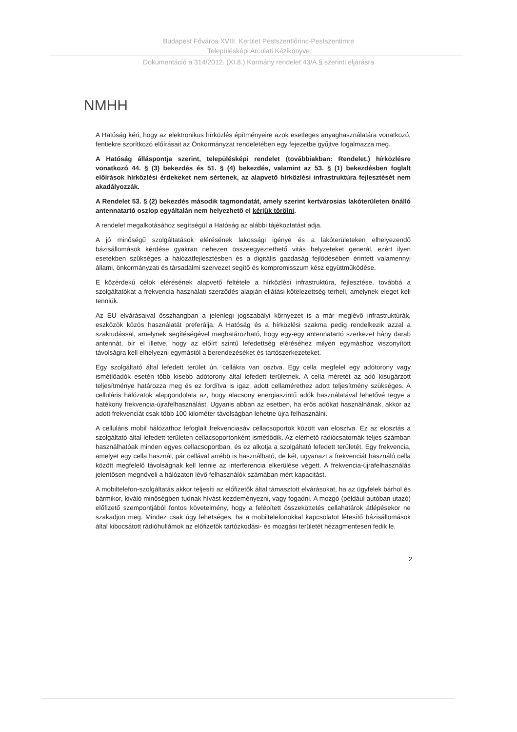Budapest Főváros XVIII. Kerület Pestszentlőrinc-Pestszentimre
Településképi Arculati Kézikönyve
Dokumentáció a 314/2012. (XI.8.) Kormány rendelet 43/A.§ szerinti eljárásra
NMHH
A Hatóság kéri, hogy az elektronikus hírközlés építményeire azok esetleges anyaghasználatára vonatkozó, fentiekre szorítkozó előírásait az Önkormányzat rendeletében egy fejezetbe gyűjtve fogalmazza meg.
A Hatóság álláspontja szerint, településképi rendelet (továbbiakban: Rendelet.) hírközlésre vonatkozó 44. § (3) bekezdés és 51. § (4) bekezdés, valamint az 53. § (1) bekezdésben foglalt előírások hírközlési érdekeket nem sértenek, az alapvető hírközlési infrastruktúra fejlesztését nem akadályozzák.
A Rendelet 53. § (2) bekezdés második tagmondatát, amely szerint kertvárosias lakóterületen önálló antennatartó oszlop egyáltalán nem helyezhető el kérjük törölni.
A rendelet megalkotásához segítségül a Hatóság az alábbi tájékoztatást adja.
A jó minőségű szolgáltatások elérésének lakossági igénye és a lakóterületeken elhelyezendő bázisállomások kérdése gyakran nehezen összeegyeztethető vitás helyzeteket generál, ezért ilyen esetekben szükséges a hálózatfejlesztésben és a digitális gazdaság fejlődésében érintett valamennyi állami, önkormányzati és társadalmi szervezet segítő és kompromisszum kész együttműködése.
E közérdekű célok elérésének alapvető feltétele a hírközlési infrastruktúra, fejlesztése, továbbá a szolgáltatókat a frekvencia használati szerződés alapján ellátási kötelezettség terheli, amelynek eleget kell tenniük.
Az EU elvárásaival összhangban a jelenlegi jogszabályi környezet is a már meglévő infrastruktúrák, eszközök közös használatát preferálja. A Hatóság és a hírközlési szakma pedig rendelkezik azzal a szaktudással, amelynek segítéségével meghatározható, hogy egy-egy antennatartó szerkezet hány darab antennát, bír el illetve, hogy az előírt szintű lefedettség eléréséhez milyen egymáshoz viszonyított távolságra kell elhelyezni egymástól a berendezéséket és tartószerkezeteket.
Egy szolgáltató által lefedett terület ún. cellákra van osztva. Egy cella megfelel egy adótorony vagy ismétlőadók esetén több kisebb adótorony által lefedett területnek. A cella méretét az adó kisugárzott teljesítménye határozza meg és ez fordítva is igaz, adott cellamérethez adott teljesítmény szükséges. A celluláris hálózatok alapgondolata az, hogy alacsony energiaszintű adók használatával lehetővé tegye a hatékony frekvencia-újrafelhasználást. Ugyanis abban az esetben, ha erős adókat használnának, akkor az adott frekvenciát csak több 100 kilométer távolságban lehetne újra felhasználni.
A celluláris mobil hálózathoz lefoglalt frekvenciasáv cellacsoportok között van elosztva. Ez az elosztás a szolgáltató által lefedett területen cellacsoportonként ismétlődik. Az elérhető rádiócsatornák teljes számban használhatóak minden egyes cellacsoportban, és ez alkotja a szolgáltató lefedett területét. Egy frekvencia, amelyet egy cella használ, pár cellával arrébb is használható, de két, ugyanazt a frekvenciát használó cella között megfelelő távolságnak kell lennie az interferencia elkerülése végett. A frekvencia-újrafelhasználás jelentősen megnöveli a hálózaton lévő felhasználók számában mért kapacitást.
A mobiltelefon-szolgáltatás akkor teljesíti az előfizetők által támasztott elvárásokat, ha az ügyfelek bárhol és bármikor, kiváló minőségben tudnak hívást kezdeményezni, vagy fogadni. A mozgó (például autóban utazó) előfizető szempontjából fontos követelmény, hogy a felépített összeköttetés cellahatárok átlépésekor ne szakadjon meg. Mindez csak úgy lehetséges, ha a mobiltelefonokkal kapcsolatot létesítő bázisállomások által kibocsátott rádióhullámok az előfizetők tartózkodási- és mozgási területét hézagmentesen fedik le.
2